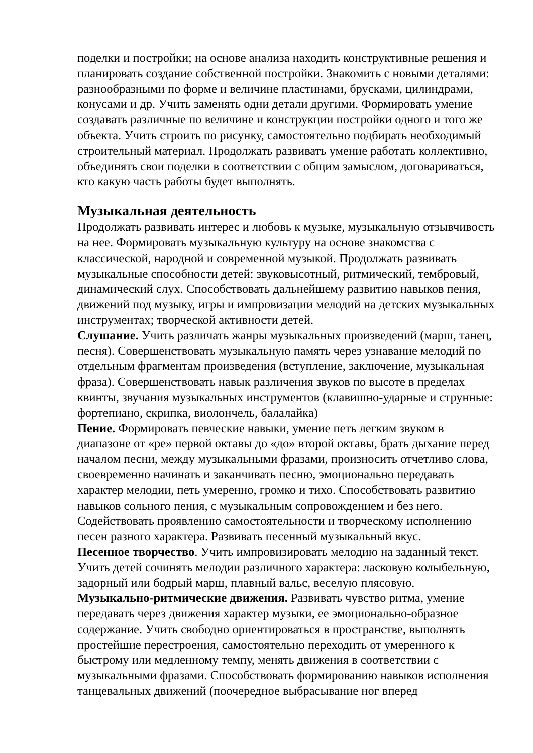поделки и постройки; на основе анализа находить конструктивные решения и планировать создание собственной постройки. Знакомить с новыми деталями: разнообразными по форме и величине пластинами, брусками, цилиндрами, конусами и др. Учить заменять одни детали другими. Формировать умение создавать различные по величине и конструкции постройки одного и того же объекта. Учить строить по рисунку, самостоятельно подбирать необходимый строительный материал. Продолжать развивать умение работать коллективно, объединять свои поделки в соответствии с общим замыслом, договариваться, кто какую часть работы будет выполнять.
Музыкальная деятельность
Продолжать развивать интерес и любовь к музыке, музыкальную отзывчивость на нее. Формировать музыкальную культуру на основе знакомства с классической, народной и современной музыкой. Продолжать развивать музыкальные способности детей: звуковысотный, ритмический, тембровый, динамический слух. Способствовать дальнейшему развитию навыков пения, движений под музыку, игры и импровизации мелодий на детских музыкальных инструментах; творческой активности детей.
Слушание. Учить различать жанры музыкальных произведений (марш, танец, песня). Совершенствовать музыкальную память через узнавание мелодий по отдельным фрагментам произведения (вступление, заключение, музыкальная фраза). Совершенствовать навык различения звуков по высоте в пределах квинты, звучания музыкальных инструментов (клавишно-ударные и струнные: фортепиано, скрипка, виолончель, балалайка)
Пение. Формировать певческие навыки, умение петь легким звуком в диапазоне от «ре» первой октавы до «до» второй октавы, брать дыхание перед началом песни, между музыкальными фразами, произносить отчетливо слова, своевременно начинать и заканчивать песню, эмоционально передавать характер мелодии, петь умеренно, громко и тихо. Способствовать развитию навыков сольного пения, с музыкальным сопровождением и без него. Содействовать проявлению самостоятельности и творческому исполнению песен разного характера. Развивать песенный музыкальный вкус.
Песенное творчество. Учить импровизировать мелодию на заданный текст. Учить детей сочинять мелодии различного характера: ласковую колыбельную, задорный или бодрый марш, плавный вальс, веселую плясовую.
Музыкально-ритмические движения. Развивать чувство ритма, умение передавать через движения характер музыки, ее эмоционально-образное содержание. Учить свободно ориентироваться в пространстве, выполнять простейшие перестроения, самостоятельно переходить от умеренного к быстрому или медленному темпу, менять движения в соответствии с музыкальными фразами. Способствовать формированию навыков исполнения танцевальных движений (поочередное выбрасывание ног вперед